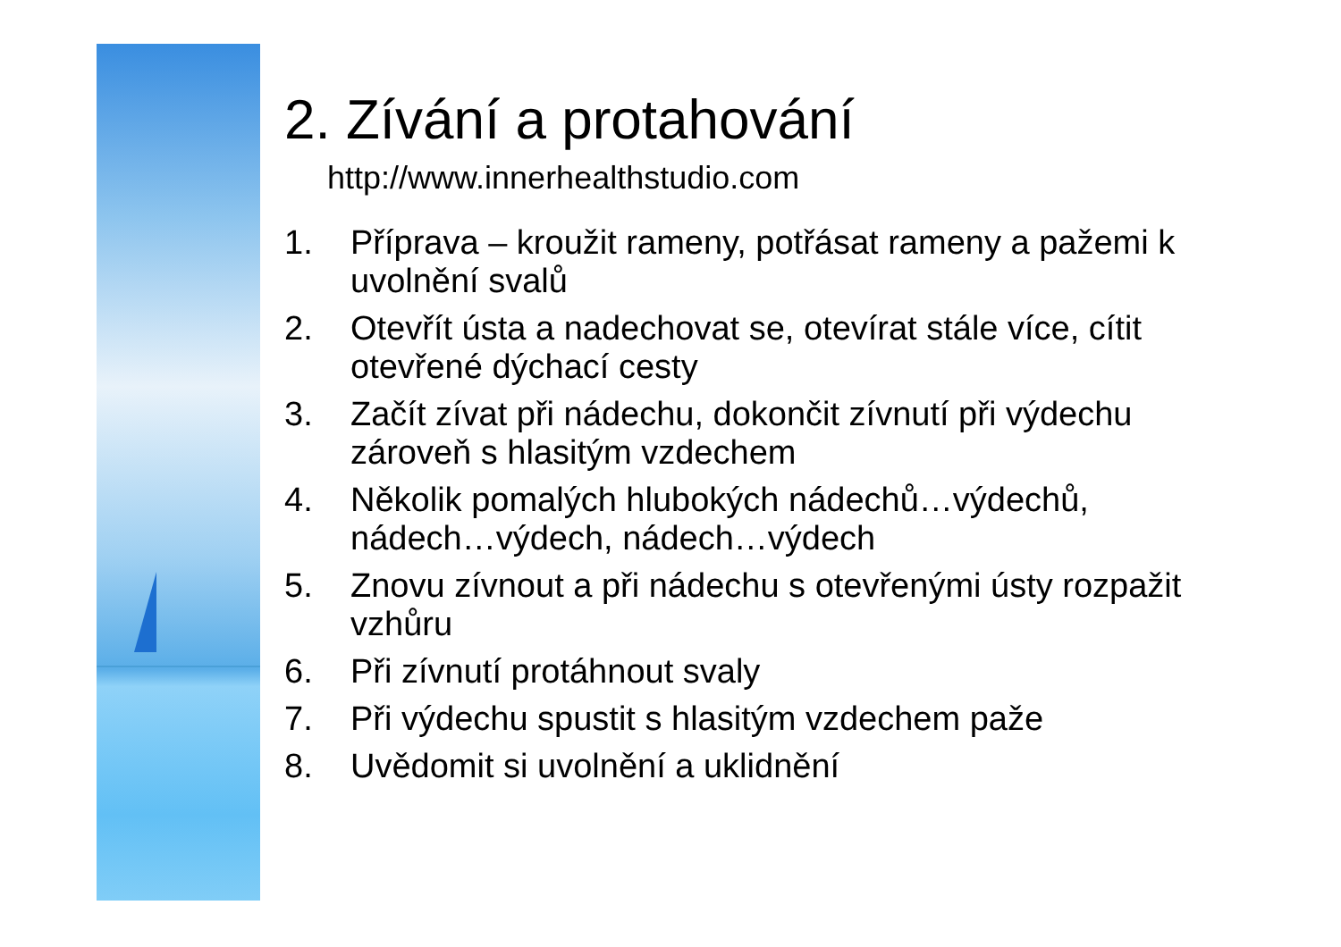2. Zívání a protahování
http://www.innerhealthstudio.com
1. Příprava – kroužit rameny, potřásat rameny a pažemi k uvolnění svalů
2. Otevřít ústa a nadechovat se, otevírat stále více, cítit otevřené dýchací cesty
3. Začít zívat při nádechu, dokončit zívnutí při výdechu zároveň s hlasitým vzdechem
4. Několik pomalých hlubokých nádechů…výdechů, nádech…výdech, nádech…výdech
5. Znovu zívnout a při nádechu s otevřenými ústy rozpažit vzhůru
6. Při zívnutí protáhnout svaly
7. Při výdechu spustit s hlasitým vzdechem paže
8. Uvědomit si uvolnění a uklidnění